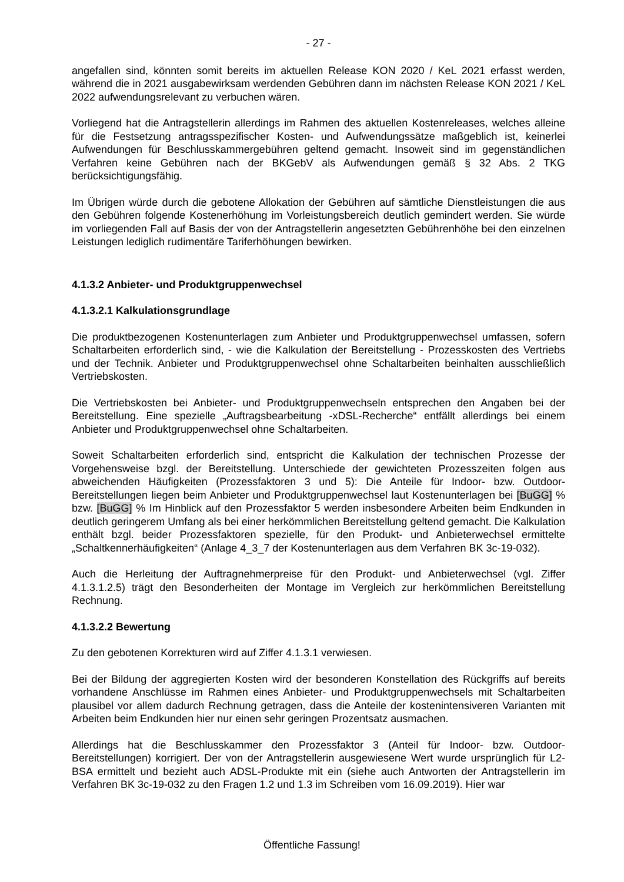- 27 -
angefallen sind, könnten somit bereits im aktuellen Release KON 2020 / KeL 2021 erfasst werden, während die in 2021 ausgabewirksam werdenden Gebühren dann im nächsten Release KON 2021 / KeL 2022 aufwendungsrelevant zu verbuchen wären.
Vorliegend hat die Antragstellerin allerdings im Rahmen des aktuellen Kostenreleases, welches alleine für die Festsetzung antragsspezifischer Kosten- und Aufwendungssätze maßgeblich ist, keinerlei Aufwendungen für Beschlusskammergebühren geltend gemacht. Insoweit sind im gegenständlichen Verfahren keine Gebühren nach der BKGebV als Aufwendungen gemäß § 32 Abs. 2 TKG berücksichtigungsfähig.
Im Übrigen würde durch die gebotene Allokation der Gebühren auf sämtliche Dienstleistungen die aus den Gebühren folgende Kostenerhöhung im Vorleistungsbereich deutlich gemindert werden. Sie würde im vorliegenden Fall auf Basis der von der Antragstellerin angesetzten Gebührenhöhe bei den einzelnen Leistungen lediglich rudimentäre Tariferhöhungen bewirken.
4.1.3.2 Anbieter- und Produktgruppenwechsel
4.1.3.2.1 Kalkulationsgrundlage
Die produktbezogenen Kostenunterlagen zum Anbieter und Produktgruppenwechsel umfassen, sofern Schaltarbeiten erforderlich sind, - wie die Kalkulation der Bereitstellung - Prozesskosten des Vertriebs und der Technik. Anbieter und Produktgruppenwechsel ohne Schaltarbeiten beinhalten ausschließlich Vertriebskosten.
Die Vertriebskosten bei Anbieter- und Produktgruppenwechseln entsprechen den Angaben bei der Bereitstellung. Eine spezielle „Auftragsbearbeitung -xDSL-Recherche“ entfällt allerdings bei einem Anbieter und Produktgruppenwechsel ohne Schaltarbeiten.
Soweit Schaltarbeiten erforderlich sind, entspricht die Kalkulation der technischen Prozesse der Vorgehensweise bzgl. der Bereitstellung. Unterschiede der gewichteten Prozesszeiten folgen aus abweichenden Häufigkeiten (Prozessfaktoren 3 und 5): Die Anteile für Indoor- bzw. Outdoor-Bereitstellungen liegen beim Anbieter und Produktgruppenwechsel laut Kostenunterlagen bei [BuGG] % bzw. [BuGG] % Im Hinblick auf den Prozessfaktor 5 werden insbesondere Arbeiten beim Endkunden in deutlich geringerem Umfang als bei einer herkömmlichen Bereitstellung geltend gemacht. Die Kalkulation enthält bzgl. beider Prozessfaktoren spezielle, für den Produkt- und Anbieterwechsel ermittelte „Schaltkennerhäufigkeiten“ (Anlage 4_3_7 der Kostenunterlagen aus dem Verfahren BK 3c-19-032).
Auch die Herleitung der Auftragnehmerpreise für den Produkt- und Anbieterwechsel (vgl. Ziffer 4.1.3.1.2.5) trägt den Besonderheiten der Montage im Vergleich zur herkömmlichen Bereitstellung Rechnung.
4.1.3.2.2 Bewertung
Zu den gebotenen Korrekturen wird auf Ziffer 4.1.3.1 verwiesen.
Bei der Bildung der aggregierten Kosten wird der besonderen Konstellation des Rückgriffs auf bereits vorhandene Anschlüsse im Rahmen eines Anbieter- und Produktgruppenwechsels mit Schaltarbeiten plausibel vor allem dadurch Rechnung getragen, dass die Anteile der kostenintensiveren Varianten mit Arbeiten beim Endkunden hier nur einen sehr geringen Prozentsatz ausmachen.
Allerdings hat die Beschlusskammer den Prozessfaktor 3 (Anteil für Indoor- bzw. Outdoor-Bereitstellungen) korrigiert. Der von der Antragstellerin ausgewiesene Wert wurde ursprünglich für L2-BSA ermittelt und bezieht auch ADSL-Produkte mit ein (siehe auch Antworten der Antragstellerin im Verfahren BK 3c-19-032 zu den Fragen 1.2 und 1.3 im Schreiben vom 16.09.2019). Hier war
Öffentliche Fassung!